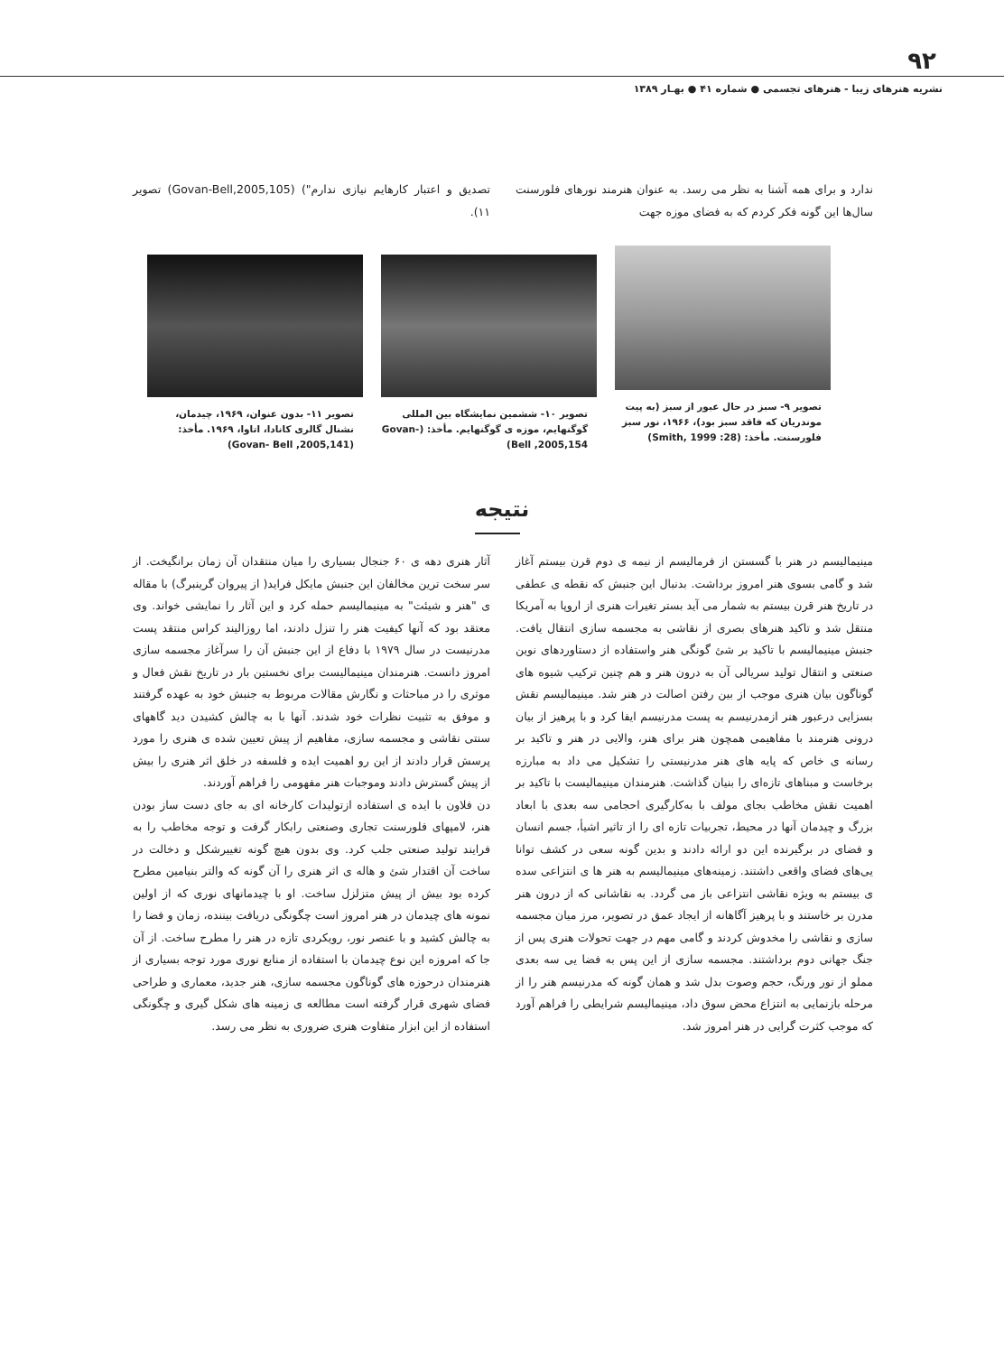۹۲
نشریه هنرهای زیبا - هنرهای تجسمی ● شماره ۴۱ ● بهـار ۱۳۸۹
ندارد و برای همه آشنا به نظر می رسد. به عنوان هنرمند نورهای فلورسنت سال‌ها این گونه فکر کردم که به فضای موزه جهت
تصدیق و اعتبار کارهایم نیازی ندارم") (Govan-Bell,2005,105) تصویر ۱۱).
تصویر ۹- سبز در حال عبور از سبز (به پیت موندریان که فاقد سبز بود)، ۱۹۶۶، نور سبز فلورسنت. مأخذ: (Smith, 1999 :28)
تصویر ۱۰- ششمین نمایشگاه بین المللی گوگنهایم، موزه ی گوگنهایم. مأخذ: (Govan- Bell ,2005,154)
تصویر ۱۱- بدون عنوان، ۱۹۶۹، چیدمان، نشنال گالری کانادا، اتاوا، ۱۹۶۹. مأخذ: (Govan- Bell ,2005,141)
نتیجه
مینیمالیسم در هنر با گسستن از فرمالیسم از نیمه ی دوم قرن بیستم آغاز شد و گامی بسوی هنر امروز برداشت. بدنبال این جنبش که نقطه ی عطفی در تاریخ هنر قرن بیستم به شمار می آید بستر تغیرات هنری از اروپا به آمریکا منتقل شد و تاکید هنرهای بصری از نقاشی به مجسمه سازی انتقال یافت. جنبش مینیمالیسم با تاکید بر شئ گونگی هنر واستفاده از دستاوردهای نوین صنعتی و انتقال تولید سریالی آن به درون هنر و هم چنین ترکیب شیوه های گوناگون بیان هنری موجب از بین رفتن اصالت در هنر شد. مینیمالیسم نقش بسزایی درعبور هنر ازمدرنیسم به پست مدرنیسم ایفا کرد و با پرهیز از بیان درونی هنرمند با مفاهیمی همچون هنر برای هنر، والایی در هنر و تاکید بر رسانه ی خاص که پایه های هنر مدرنیستی را تشکیل می داد به مبارزه برخاست و مبناهای تازه‌ای را بنیان گذاشت. هنرمندان مینیمالیست با تاکید بر اهمیت نقش مخاطب بجای مولف با به‌کارگیری احجامی سه بعدی با ابعاد بزرگ و چیدمان آنها در محیط، تجربیات تازه ای را از تاثیر اشیأ، جسم انسان و فضای در برگیرنده این دو ارائه دادند و بدین گونه سعی در کشف توانا یی‌های فضای واقعی داشتند. زمینه‌های مینیمالیسم به هنر ها ی انتزاعی سده ی بیستم به ویژه نقاشی انتزاعی باز می گردد. به نقاشانی که از درون هنر مدرن بر خاستند و با پرهیز آگاهانه از ایجاد عمق در تصویر، مرز میان مجسمه سازی و نقاشی را مخدوش کردند و گامی مهم در جهت تحولات هنری پس از جنگ جهانی دوم برداشتند. مجسمه سازی از این پس به فضا یی سه بعدی مملو از نور ورنگ، حجم وصوت بدل شد و همان گونه که مدرنیسم هنر را از مرحله بازنمایی به انتزاع محض سوق داد، مینیمالیسم شرایطی را فراهم آورد که موجب کثرت گرایی در هنر امروز شد.
آثار هنری دهه ی ۶۰ جنجال بسیاری را میان منتقدان آن زمان برانگیخت. از سر سخت ترین مخالفان این جنبش مایکل فراید( از پیروان گرینبرگ) با مقاله ی "هنر و شیئت" به مینیمالیسم حمله کرد و این آثار را نمایشی خواند. وی معتقد بود که آنها کیفیت هنر را تنزل دادند، اما روزالیند کراس منتقد پست مدرنیست در سال ۱۹۷۹ با دفاع از این جنبش آن را سرآغاز مجسمه سازی امروز دانست. هنرمندان مینیمالیست برای نخستین بار در تاریخ نقش فعال و موثری را در مباحثات و نگارش مقالات مربوط به جنبش خود به عهده گرفتند و موفق به تثبیت نظرات خود شدند. آنها با به چالش کشیدن دید گاههای سنتی نقاشی و مجسمه سازی، مفاهیم از پیش تعیین شده ی هنری را مورد پرسش قرار دادند از این رو اهمیت ایده و فلسفه در خلق اثر هنری را بیش از پیش گسترش دادند وموجبات هنر مفهومی را فراهم آوردند.
دن فلاون با ایده ی استفاده ازتولیدات کارخانه ای به جای دست ساز بودن هنر، لامپهای فلورسنت تجاری وصنعتی رابکار گرفت و توجه مخاطب را به فرایند تولید صنعتی جلب کرد. وی بدون هیچ گونه تغییرشکل و دخالت در ساخت آن اقتدار شئ و هاله ی اثر هنری را آن گونه که والتر بنیامین مطرح کرده بود بیش از پیش متزلزل ساخت. او با چیدمانهای نوری که از اولین نمونه های چیدمان در هنر امروز است چگونگی دریافت بیننده، زمان و فضا را به چالش کشید و با عنصر نور، رویکردی تازه در هنر را مطرح ساخت. از آن جا که امروزه این نوع چیدمان با استفاده از منابع نوری مورد توجه بسیاری از هنرمندان درحوزه های گوناگون مجسمه سازی، هنر جدید، معماری و طراحی فضای شهری قرار گرفته است مطالعه ی زمینه های شکل گیری و چگونگی استفاده از این ابزار متفاوت هنری ضروری به نظر می رسد.